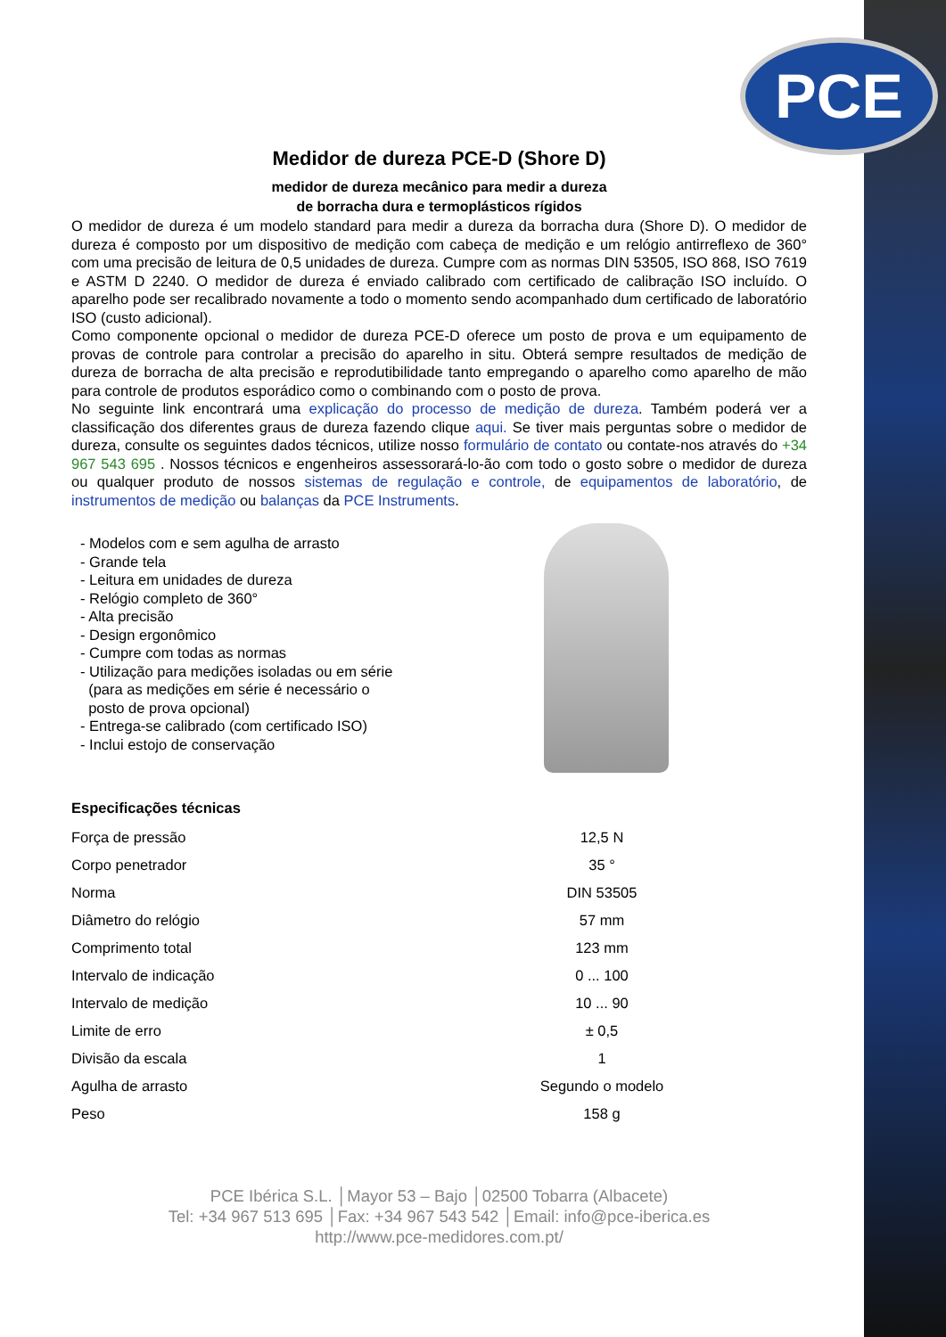PCE
Medidor de dureza PCE-D (Shore D)
medidor de dureza mecânico para medir a dureza
de borracha dura e termoplásticos rígidos
O medidor de dureza é um modelo standard para medir a dureza da borracha dura (Shore D). O medidor de dureza é composto por um dispositivo de medição com cabeça de medição e um relógio antirreflexo de 360° com uma precisão de leitura de 0,5 unidades de dureza. Cumpre com as normas DIN 53505, ISO 868, ISO 7619 e ASTM D 2240. O medidor de dureza é enviado calibrado com certificado de calibração ISO incluído. O aparelho pode ser recalibrado novamente a todo o momento sendo acompanhado dum certificado de laboratório ISO (custo adicional).
Como componente opcional o medidor de dureza PCE-D oferece um posto de prova e um equipamento de provas de controle para controlar a precisão do aparelho in situ. Obterá sempre resultados de medição de dureza de borracha de alta precisão e reprodutibilidade tanto empregando o aparelho como aparelho de mão para controle de produtos esporádico como o combinando com o posto de prova.
No seguinte link encontrará uma explicação do processo de medição de dureza. Também poderá ver a classificação dos diferentes graus de dureza fazendo clique aqui. Se tiver mais perguntas sobre o medidor de dureza, consulte os seguintes dados técnicos, utilize nosso formulário de contato ou contate-nos através do +34 967 543 695 . Nossos técnicos e engenheiros assessorará-lo-ão com todo o gosto sobre o medidor de dureza ou qualquer produto de nossos sistemas de regulação e controle, de equipamentos de laboratório, de instrumentos de medição ou balanças da PCE Instruments.
- Modelos com e sem agulha de arrasto
- Grande tela
- Leitura em unidades de dureza
- Relógio completo de 360°
- Alta precisão
- Design ergonômico
- Cumpre com todas as normas
- Utilização para medições isoladas ou em série
(para as medições em série é necessário o
posto de prova opcional)
- Entrega-se calibrado (com certificado ISO)
- Inclui estojo de conservação
Especificações técnicas
| Força de pressão | 12,5 N |
| Corpo penetrador | 35 ° |
| Norma | DIN 53505 |
| Diâmetro do relógio | 57 mm |
| Comprimento total | 123 mm |
| Intervalo de indicação | 0 ... 100 |
| Intervalo de medição | 10 ... 90 |
| Limite de erro | ± 0,5 |
| Divisão da escala | 1 |
| Agulha de arrasto | Segundo o modelo |
| Peso | 158 g |
PCE Ibérica S.L. │Mayor 53 – Bajo │02500 Tobarra (Albacete)
Tel: +34 967 513 695 │Fax: +34 967 543 542 │Email: info@pce-iberica.es
http://www.pce-medidores.com.pt/